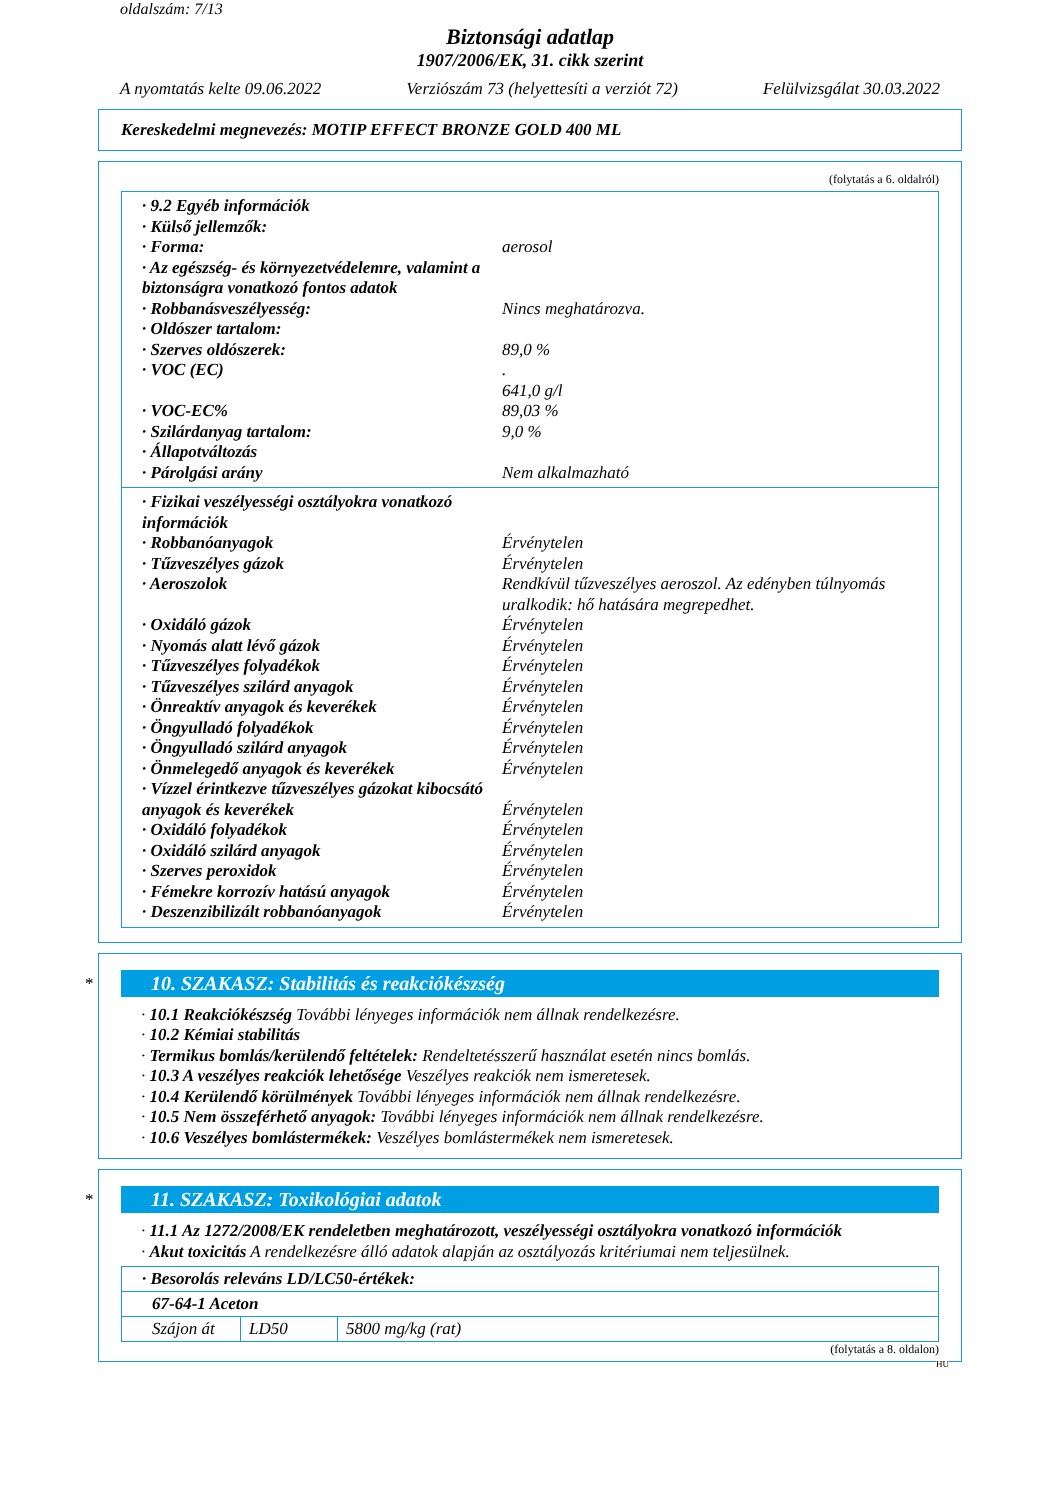oldalszám: 7/13
Biztonsági adatlap
1907/2006/EK, 31. cikk szerint
A nyomtatás kelte 09.06.2022 Verziószám 73 (helyettesíti a verziót 72) Felülvizsgálat 30.03.2022
Kereskedelmi megnevezés: MOTIP EFFECT BRONZE GOLD 400 ML
(folytatás a 6. oldalról)
· 9.2 Egyéb információk
· Külső jellemzők:
· Forma: aerosol
· Az egészség- és környezetvédelemre, valamint a biztonságra vonatkozó fontos adatok
· Robbanásveszélyesség: Nincs meghatározva.
· Oldószer tartalom:
· Szerves oldószerek: 89,0 %
· VOC (EC).
641,0 g/l
· VOC-EC% 89,03 %
· Szilárdanyag tartalom: 9,0 %
· Állapotváltozás
· Párolgási arány Nem alkalmazható
· Fizikai veszélyességi osztályokra vonatkozó információk
· Robbanóanyagok Érvénytelen
· Tűzveszélyes gázok Érvénytelen
· Aeroszolok Rendkívül tűzveszélyes aeroszol. Az edényben túlnyomás uralkodik: hő hatására megrepedhet.
· Oxidáló gázok Érvénytelen
· Nyomás alatt lévő gázok Érvénytelen
· Tűzveszélyes folyadékok Érvénytelen
· Tűzveszélyes szilárd anyagok Érvénytelen
· Önreaktív anyagok és keverékek Érvénytelen
· Öngyulladó folyadékok Érvénytelen
· Öngyulladó szilárd anyagok Érvénytelen
· Önmelegedő anyagok és keverékek Érvénytelen
· Vízzel érintkezve tűzveszélyes gázokat kibocsátó anyagok és keverékek
Érvénytelen
· Oxidáló folyadékok Érvénytelen
· Oxidáló szilárd anyagok Érvénytelen
· Szerves peroxidok Érvénytelen
· Fémekre korrozív hatású anyagok Érvénytelen
· Deszenzibilizált robbanóanyagok Érvénytelen
*
10. SZAKASZ: Stabilitás és reakciókészség
· 10.1 Reakciókészség További lényeges információk nem állnak rendelkezésre.
· 10.2 Kémiai stabilitás
· Termikus bomlás/kerülendő feltételek: Rendeltetésszerű használat esetén nincs bomlás.
· 10.3 A veszélyes reakciók lehetősége Veszélyes reakciók nem ismeretesek.
· 10.4 Kerülendő körülmények További lényeges információk nem állnak rendelkezésre.
· 10.5 Nem összeférhető anyagok: További lényeges információk nem állnak rendelkezésre.
· 10.6 Veszélyes bomlástermékek: Veszélyes bomlástermékek nem ismeretesek.
*
11. SZAKASZ: Toxikológiai adatok
· 11.1 Az 1272/2008/EK rendeletben meghatározott, veszélyességi osztályokra vonatkozó információk
· Akut toxicitás A rendelkezésre álló adatok alapján az osztályozás kritériumai nem teljesülnek.
| · Besorolás releváns LD/LC50-értékek: | | |
| 67-64-1 Aceton | | |
| Szájon át | LD50 | 5800 mg/kg (rat) |
(folytatás a 8. oldalon)
HU